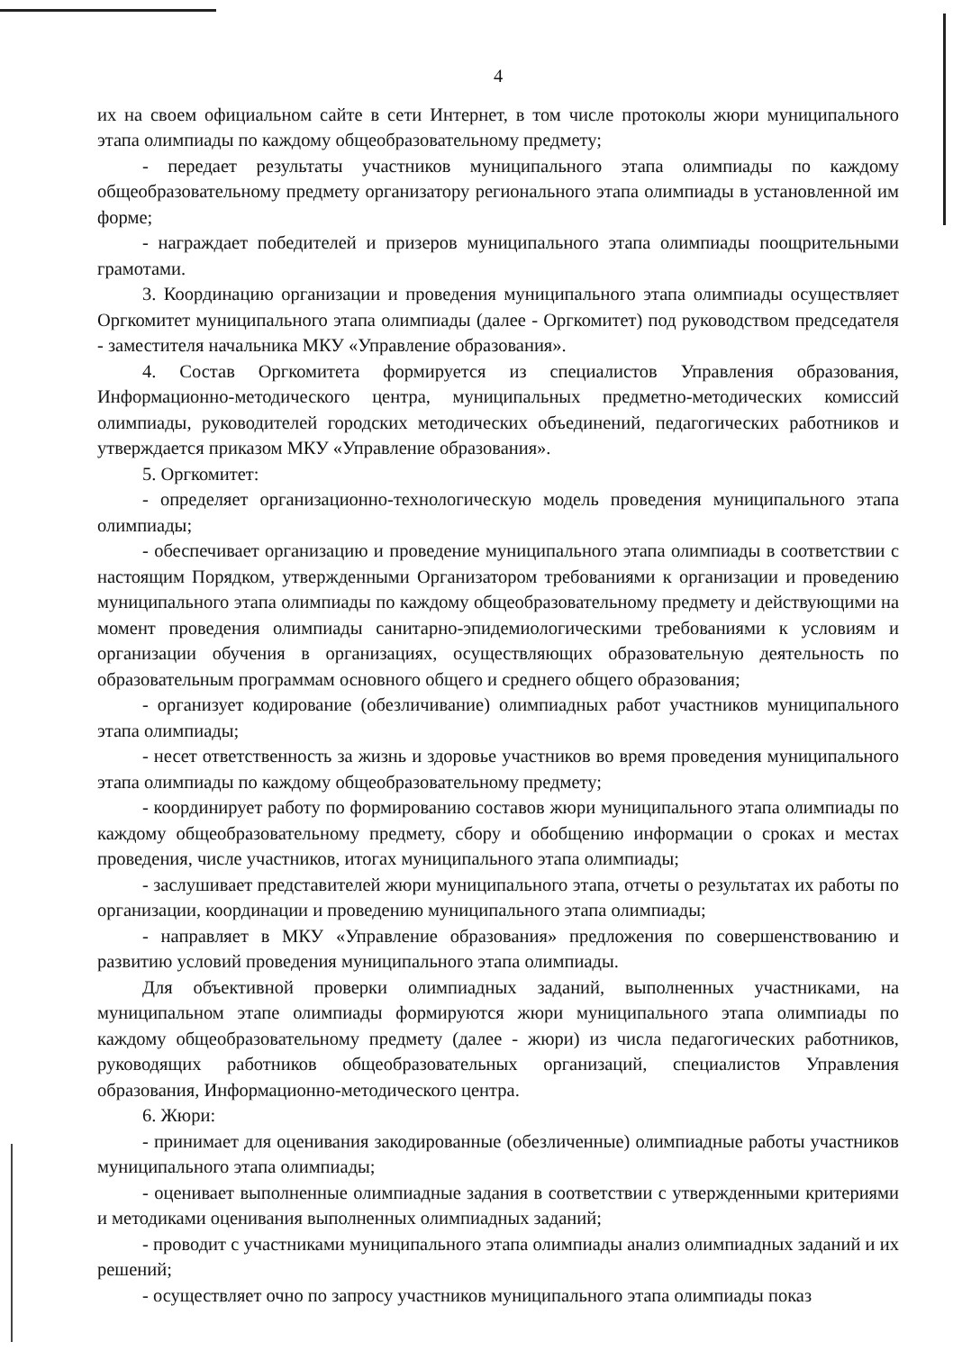4
их на своем официальном сайте в сети Интернет, в том числе протоколы жюри муниципального этапа олимпиады по каждому общеобразовательному предмету;
- передает результаты участников муниципального этапа олимпиады по каждому общеобразовательному предмету организатору регионального этапа олимпиады в установленной им форме;
- награждает победителей и призеров муниципального этапа олимпиады поощрительными грамотами.
3. Координацию организации и проведения муниципального этапа олимпиады осуществляет Оргкомитет муниципального этапа олимпиады (далее - Оргкомитет) под руководством председателя - заместителя начальника МКУ «Управление образования».
4. Состав Оргкомитета формируется из специалистов Управления образования, Информационно-методического центра, муниципальных предметно-методических комиссий олимпиады, руководителей городских методических объединений, педагогических работников и утверждается приказом МКУ «Управление образования».
5. Оргкомитет:
- определяет организационно-технологическую модель проведения муниципального этапа олимпиады;
- обеспечивает организацию и проведение муниципального этапа олимпиады в соответствии с настоящим Порядком, утвержденными Организатором требованиями к организации и проведению муниципального этапа олимпиады по каждому общеобразовательному предмету и действующими на момент проведения олимпиады санитарно-эпидемиологическими требованиями к условиям и организации обучения в организациях, осуществляющих образовательную деятельность по образовательным программам основного общего и среднего общего образования;
- организует кодирование (обезличивание) олимпиадных работ участников муниципального этапа олимпиады;
- несет ответственность за жизнь и здоровье участников во время проведения муниципального этапа олимпиады по каждому общеобразовательному предмету;
- координирует работу по формированию составов жюри муниципального этапа олимпиады по каждому общеобразовательному предмету, сбору и обобщению информации о сроках и местах проведения, числе участников, итогах муниципального этапа олимпиады;
- заслушивает представителей жюри муниципального этапа, отчеты о результатах их работы по организации, координации и проведению муниципального этапа олимпиады;
- направляет в МКУ «Управление образования» предложения по совершенствованию и развитию условий проведения муниципального этапа олимпиады.
Для объективной проверки олимпиадных заданий, выполненных участниками, на муниципальном этапе олимпиады формируются жюри муниципального этапа олимпиады по каждому общеобразовательному предмету (далее - жюри) из числа педагогических работников, руководящих работников общеобразовательных организаций, специалистов Управления образования, Информационно-методического центра.
6. Жюри:
- принимает для оценивания закодированные (обезличенные) олимпиадные работы участников муниципального этапа олимпиады;
- оценивает выполненные олимпиадные задания в соответствии с утвержденными критериями и методиками оценивания выполненных олимпиадных заданий;
- проводит с участниками муниципального этапа олимпиады анализ олимпиадных заданий и их решений;
- осуществляет очно по запросу участников муниципального этапа олимпиады показ